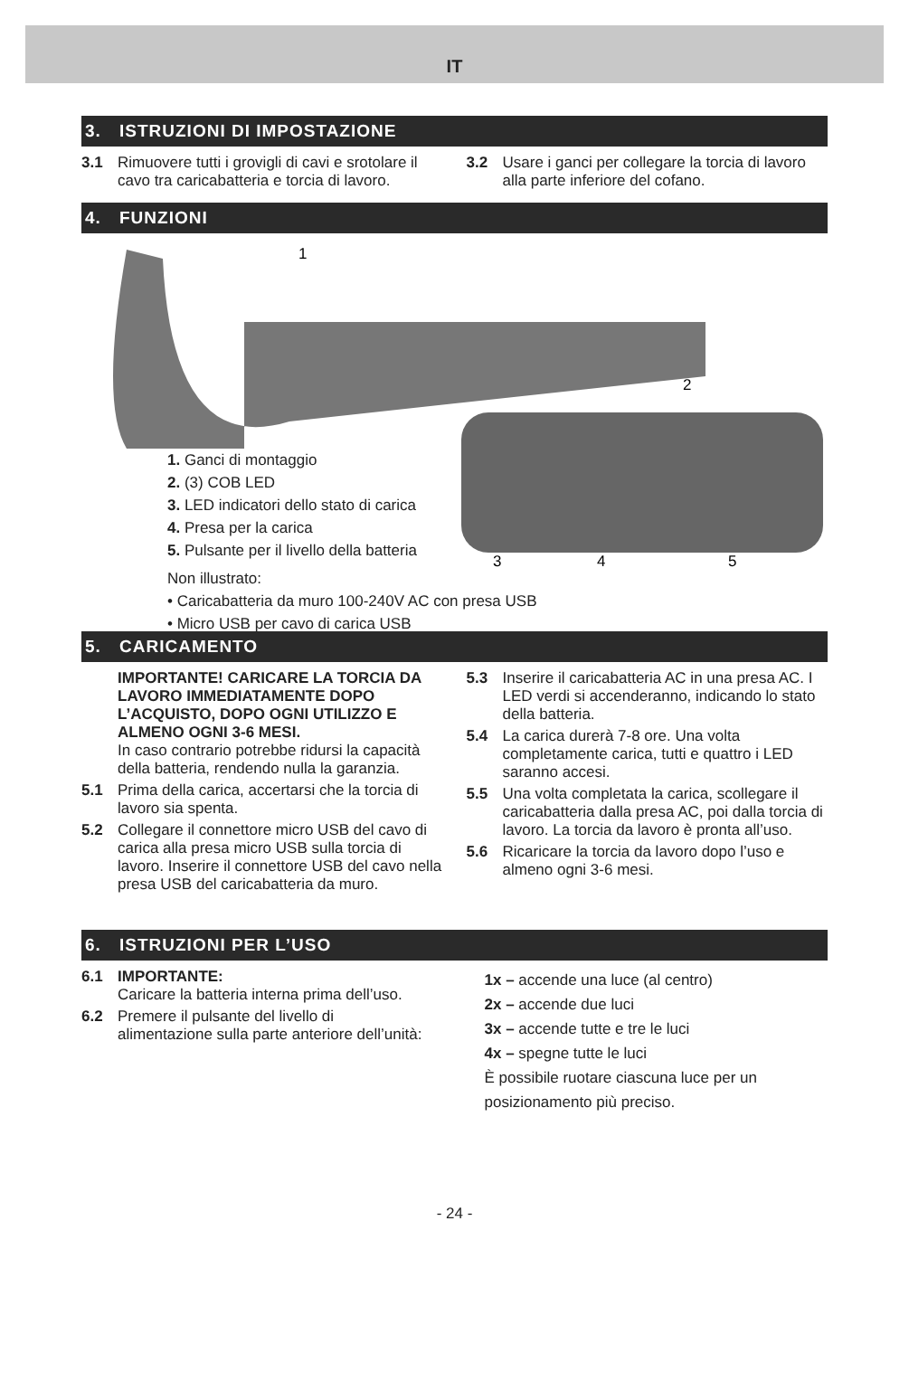IT
3. ISTRUZIONI DI IMPOSTAZIONE
3.1 Rimuovere tutti i grovigli di cavi e srotolare il cavo tra caricabatteria e torcia di lavoro.
3.2 Usare i ganci per collegare la torcia di lavoro alla parte inferiore del cofano.
4. FUNZIONI
1
2
3
4
5
1. Ganci di montaggio
2. (3) COB LED
3. LED indicatori dello stato di carica
4. Presa per la carica
5. Pulsante per il livello della batteria
Non illustrato:
• Caricabatteria da muro 100-240V AC con presa USB
• Micro USB per cavo di carica USB
5. CARICAMENTO
IMPORTANTE! CARICARE LA TORCIA DA LAVORO IMMEDIATAMENTE DOPO L’ACQUISTO, DOPO OGNI UTILIZZO E ALMENO OGNI 3-6 MESI.
In caso contrario potrebbe ridursi la capacità della batteria, rendendo nulla la garanzia.
5.1 Prima della carica, accertarsi che la torcia di lavoro sia spenta.
5.2 Collegare il connettore micro USB del cavo di carica alla presa micro USB sulla torcia di lavoro. Inserire il connettore USB del cavo nella presa USB del caricabatteria da muro.
5.3 Inserire il caricabatteria AC in una presa AC. I LED verdi si accenderanno, indicando lo stato della batteria.
5.4 La carica durerà 7-8 ore. Una volta completamente carica, tutti e quattro i LED saranno accesi.
5.5 Una volta completata la carica, scollegare il caricabatteria dalla presa AC, poi dalla torcia di lavoro. La torcia da lavoro è pronta all’uso.
5.6 Ricaricare la torcia da lavoro dopo l’uso e almeno ogni 3-6 mesi.
6. ISTRUZIONI PER L’USO
6.1 IMPORTANTE:
Caricare la batteria interna prima dell’uso.
6.2 Premere il pulsante del livello di alimentazione sulla parte anteriore dell’unità:
1x – accende una luce (al centro)
2x – accende due luci
3x – accende tutte e tre le luci
4x – spegne tutte le luci
È possibile ruotare ciascuna luce per un posizionamento più preciso.
- 24 -